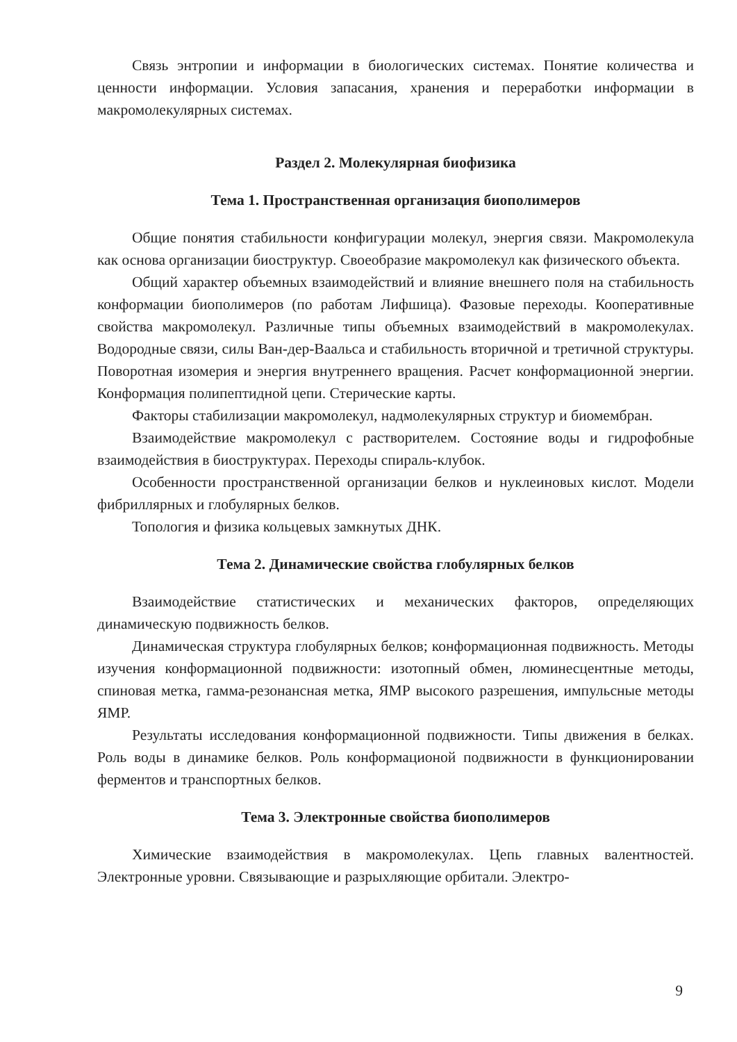Связь энтропии и информации в биологических системах. Понятие количества и ценности информации. Условия запасания, хранения и переработки информации в макромолекулярных системах.
Раздел 2. Молекулярная биофизика
Тема 1. Пространственная организация биополимеров
Общие понятия стабильности конфигурации молекул, энергия связи. Макромолекула как основа организации биоструктур. Своеобразие макромолекул как физического объекта.
Общий характер объемных взаимодействий и влияние внешнего поля на стабильность конформации биополимеров (по работам Лифшица). Фазовые переходы. Кооперативные свойства макромолекул. Различные типы объемных взаимодействий в макромолекулах. Водородные связи, силы Ван-дер-Ваальса и стабильность вторичной и третичной структуры. Поворотная изомерия и энергия внутреннего вращения. Расчет конформационной энергии. Конформация полипептидной цепи. Стерические карты.
Факторы стабилизации макромолекул, надмолекулярных структур и биомембран.
Взаимодействие макромолекул с растворителем. Состояние воды и гидрофобные взаимодействия в биоструктурах. Переходы спираль-клубок.
Особенности пространственной организации белков и нуклеиновых кислот. Модели фибриллярных и глобулярных белков.
Топология и физика кольцевых замкнутых ДНК.
Тема 2. Динамические свойства глобулярных белков
Взаимодействие статистических и механических факторов, определяющих динамическую подвижность белков.
Динамическая структура глобулярных белков; конформационная подвижность. Методы изучения конформационной подвижности: изотопный обмен, люминесцентные методы, спиновая метка, гамма-резонансная метка, ЯМР высокого разрешения, импульсные методы ЯМР.
Результаты исследования конформационной подвижности. Типы движения в белках. Роль воды в динамике белков. Роль конформационой подвижности в функционировании ферментов и транспортных белков.
Тема 3. Электронные свойства биополимеров
Химические взаимодействия в макромолекулах. Цепь главных валентностей. Электронные уровни. Связывающие и разрыхляющие орбитали. Электро-
9